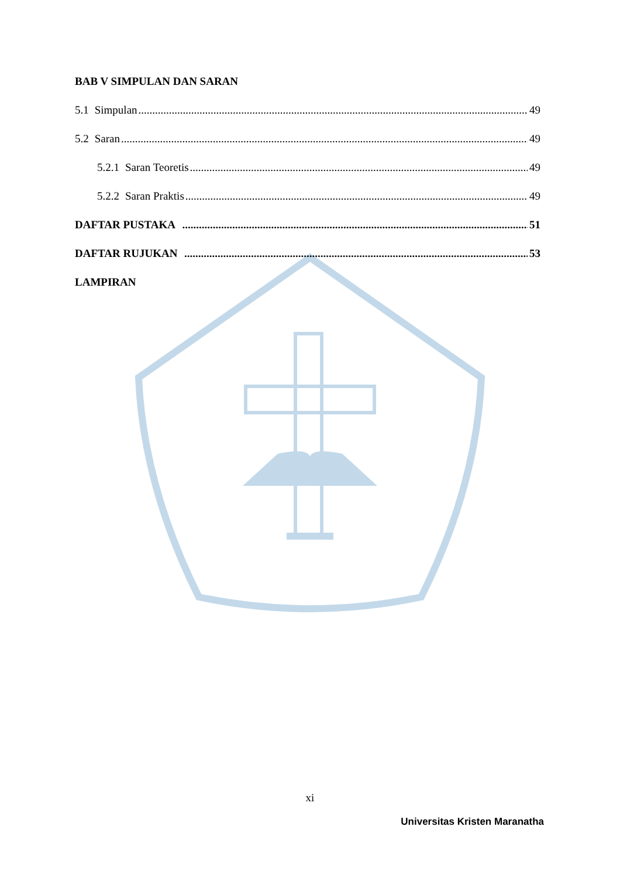BAB V SIMPULAN DAN SARAN
5.1 Simpulan 49
5.2 Saran 49
5.2.1 Saran Teoretis 49
5.2.2 Saran Praktis 49
DAFTAR PUSTAKA 51
DAFTAR RUJUKAN 53
LAMPIRAN
xi
Universitas Kristen Maranatha